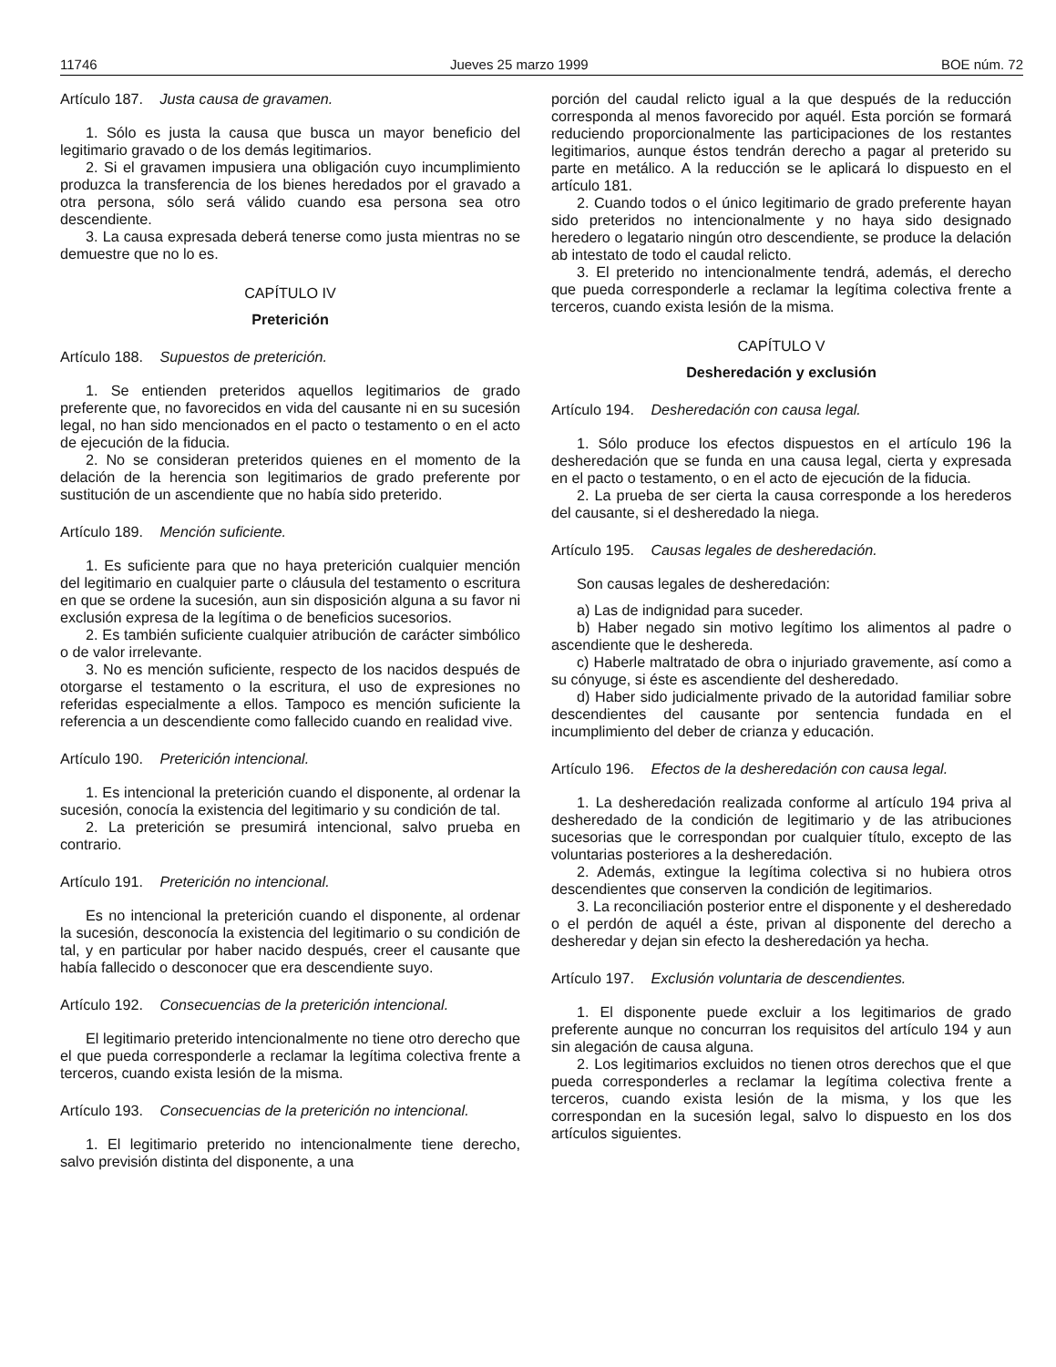11746 Jueves 25 marzo 1999 BOE núm. 72
Artículo 187. Justa causa de gravamen.
1. Sólo es justa la causa que busca un mayor beneficio del legitimario gravado o de los demás legitimarios.
2. Si el gravamen impusiera una obligación cuyo incumplimiento produzca la transferencia de los bienes heredados por el gravado a otra persona, sólo será válido cuando esa persona sea otro descendiente.
3. La causa expresada deberá tenerse como justa mientras no se demuestre que no lo es.
CAPÍTULO IV
Preterición
Artículo 188. Supuestos de preterición.
1. Se entienden preteridos aquellos legitimarios de grado preferente que, no favorecidos en vida del causante ni en su sucesión legal, no han sido mencionados en el pacto o testamento o en el acto de ejecución de la fiducia.
2. No se consideran preteridos quienes en el momento de la delación de la herencia son legitimarios de grado preferente por sustitución de un ascendiente que no había sido preterido.
Artículo 189. Mención suficiente.
1. Es suficiente para que no haya preterición cualquier mención del legitimario en cualquier parte o cláusula del testamento o escritura en que se ordene la sucesión, aun sin disposición alguna a su favor ni exclusión expresa de la legítima o de beneficios sucesorios.
2. Es también suficiente cualquier atribución de carácter simbólico o de valor irrelevante.
3. No es mención suficiente, respecto de los nacidos después de otorgarse el testamento o la escritura, el uso de expresiones no referidas especialmente a ellos. Tampoco es mención suficiente la referencia a un descendiente como fallecido cuando en realidad vive.
Artículo 190. Preterición intencional.
1. Es intencional la preterición cuando el disponente, al ordenar la sucesión, conocía la existencia del legitimario y su condición de tal.
2. La preterición se presumirá intencional, salvo prueba en contrario.
Artículo 191. Preterición no intencional.
Es no intencional la preterición cuando el disponente, al ordenar la sucesión, desconocía la existencia del legitimario o su condición de tal, y en particular por haber nacido después, creer el causante que había fallecido o desconocer que era descendiente suyo.
Artículo 192. Consecuencias de la preterición intencional.
El legitimario preterido intencionalmente no tiene otro derecho que el que pueda corresponderle a reclamar la legítima colectiva frente a terceros, cuando exista lesión de la misma.
Artículo 193. Consecuencias de la preterición no intencional.
1. El legitimario preterido no intencionalmente tiene derecho, salvo previsión distinta del disponente, a una
porción del caudal relicto igual a la que después de la reducción corresponda al menos favorecido por aquél. Esta porción se formará reduciendo proporcionalmente las participaciones de los restantes legitimarios, aunque éstos tendrán derecho a pagar al preterido su parte en metálico. A la reducción se le aplicará lo dispuesto en el artículo 181.
2. Cuando todos o el único legitimario de grado preferente hayan sido preteridos no intencionalmente y no haya sido designado heredero o legatario ningún otro descendiente, se produce la delación ab intestato de todo el caudal relicto.
3. El preterido no intencionalmente tendrá, además, el derecho que pueda corresponderle a reclamar la legítima colectiva frente a terceros, cuando exista lesión de la misma.
CAPÍTULO V
Desheredación y exclusión
Artículo 194. Desheredación con causa legal.
1. Sólo produce los efectos dispuestos en el artículo 196 la desheredación que se funda en una causa legal, cierta y expresada en el pacto o testamento, o en el acto de ejecución de la fiducia.
2. La prueba de ser cierta la causa corresponde a los herederos del causante, si el desheredado la niega.
Artículo 195. Causas legales de desheredación.
Son causas legales de desheredación:
a) Las de indignidad para suceder.
b) Haber negado sin motivo legítimo los alimentos al padre o ascendiente que le deshereda.
c) Haberle maltratado de obra o injuriado gravemente, así como a su cónyuge, si éste es ascendiente del desheredado.
d) Haber sido judicialmente privado de la autoridad familiar sobre descendientes del causante por sentencia fundada en el incumplimiento del deber de crianza y educación.
Artículo 196. Efectos de la desheredación con causa legal.
1. La desheredación realizada conforme al artículo 194 priva al desheredado de la condición de legitimario y de las atribuciones sucesorias que le correspondan por cualquier título, excepto de las voluntarias posteriores a la desheredación.
2. Además, extingue la legítima colectiva si no hubiera otros descendientes que conserven la condición de legitimarios.
3. La reconciliación posterior entre el disponente y el desheredado o el perdón de aquél a éste, privan al disponente del derecho a desheredar y dejan sin efecto la desheredación ya hecha.
Artículo 197. Exclusión voluntaria de descendientes.
1. El disponente puede excluir a los legitimarios de grado preferente aunque no concurran los requisitos del artículo 194 y aun sin alegación de causa alguna.
2. Los legitimarios excluidos no tienen otros derechos que el que pueda corresponderles a reclamar la legítima colectiva frente a terceros, cuando exista lesión de la misma, y los que les correspondan en la sucesión legal, salvo lo dispuesto en los dos artículos siguientes.